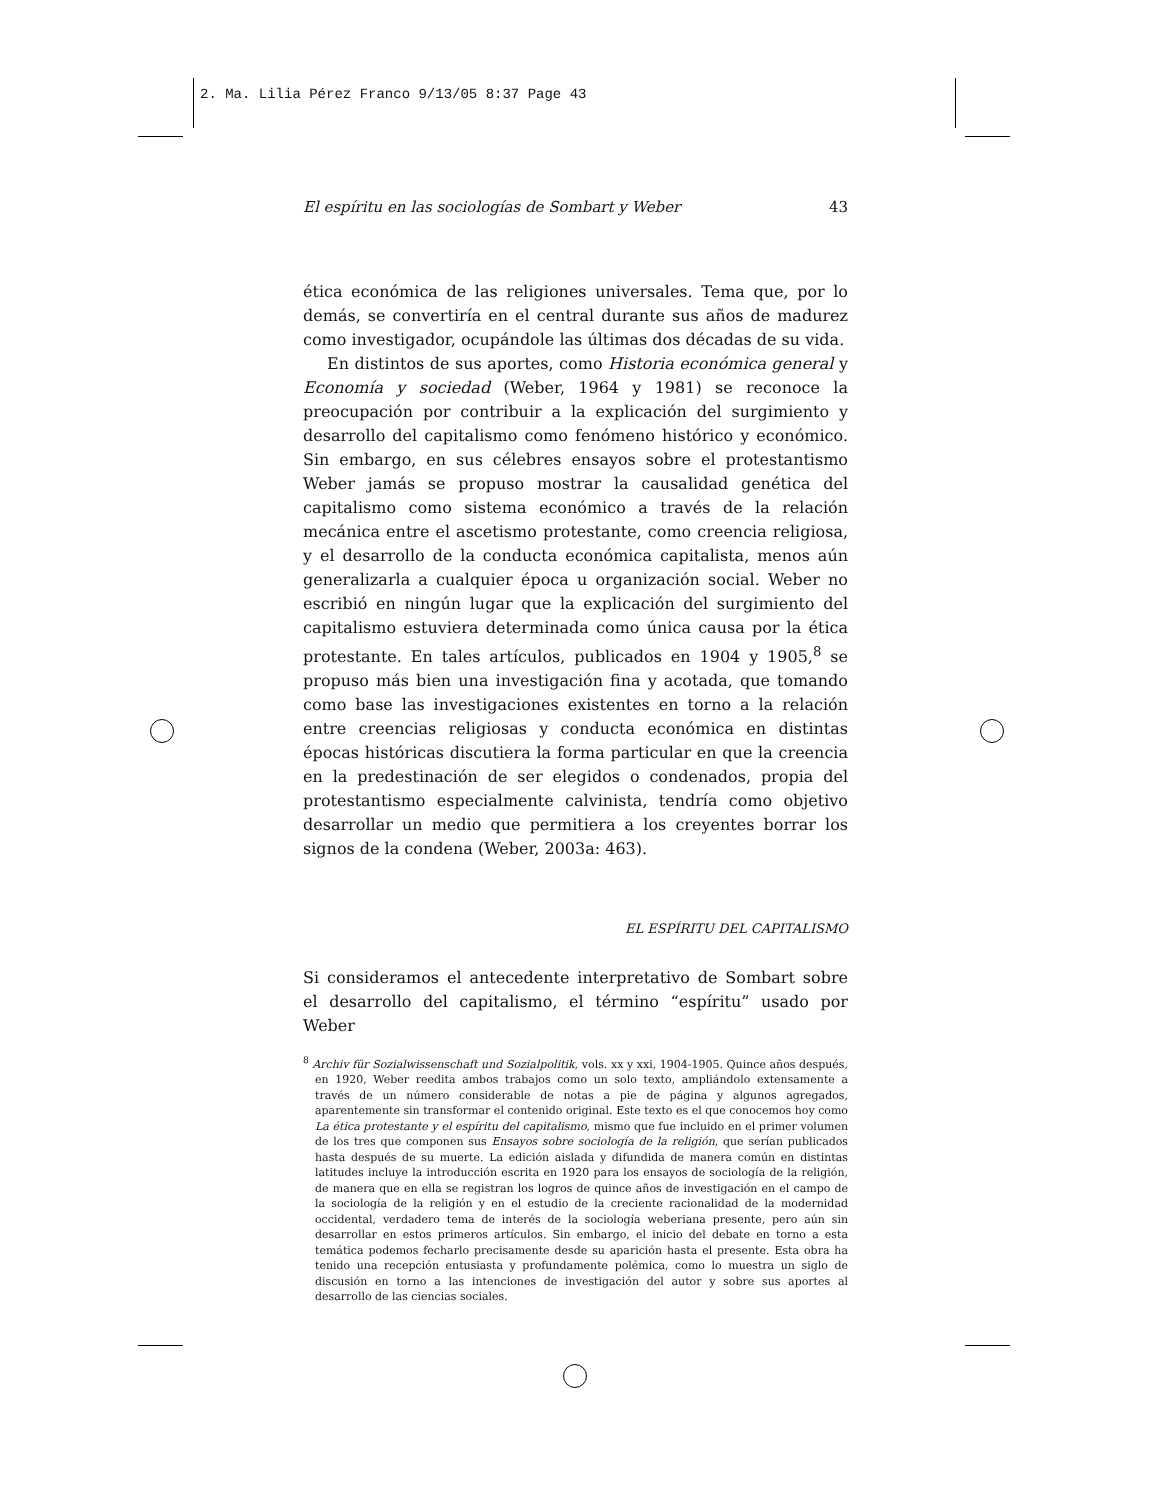2. Ma. Lilia Pérez Franco 9/13/05 8:37 Page 43
El espíritu en las sociologías de Sombart y Weber 43
ética económica de las religiones universales. Tema que, por lo demás, se convertiría en el central durante sus años de madurez como investigador, ocupándole las últimas dos décadas de su vida.
En distintos de sus aportes, como Historia económica general y Economía y sociedad (Weber, 1964 y 1981) se reconoce la preocupación por contribuir a la explicación del surgimiento y desarrollo del capitalismo como fenómeno histórico y económico. Sin embargo, en sus célebres ensayos sobre el protestantismo Weber jamás se propuso mostrar la causalidad genética del capitalismo como sistema económico a través de la relación mecánica entre el ascetismo protestante, como creencia religiosa, y el desarrollo de la conducta económica capitalista, menos aún generalizarla a cualquier época u organización social. Weber no escribió en ningún lugar que la explicación del surgimiento del capitalismo estuviera determinada como única causa por la ética protestante. En tales artículos, publicados en 1904 y 1905,<sup>8</sup> se propuso más bien una investigación fina y acotada, que tomando como base las investigaciones existentes en torno a la relación entre creencias religiosas y conducta económica en distintas épocas históricas discutiera la forma particular en que la creencia en la predestinación de ser elegidos o condenados, propia del protestantismo especialmente calvinista, tendría como objetivo desarrollar un medio que permitiera a los creyentes borrar los signos de la condena (Weber, 2003a: 463).
EL ESPÍRITU DEL CAPITALISMO
Si consideramos el antecedente interpretativo de Sombart sobre el desarrollo del capitalismo, el término “espíritu” usado por Weber
<sup>8</sup> Archiv für Sozialwissenschaft und Sozialpolitik, vols. xx y xxi, 1904-1905. Quince años después, en 1920, Weber reedita ambos trabajos como un solo texto, ampliándolo extensamente a través de un número considerable de notas a pie de página y algunos agregados, aparentemente sin transformar el contenido original. Este texto es el que conocemos hoy como La ética protestante y el espíritu del capitalismo, mismo que fue incluido en el primer volumen de los tres que componen sus Ensayos sobre sociología de la religión, que serían publicados hasta después de su muerte. La edición aislada y difundida de manera común en distintas latitudes incluye la introducción escrita en 1920 para los ensayos de sociología de la religión, de manera que en ella se registran los logros de quince años de investigación en el campo de la sociología de la religión y en el estudio de la creciente racionalidad de la modernidad occidental, verdadero tema de interés de la sociología weberiana presente, pero aún sin desarrollar en estos primeros artículos. Sin embargo, el inicio del debate en torno a esta temática podemos fecharlo precisamente desde su aparición hasta el presente. Esta obra ha tenido una recepción entusiasta y profundamente polémica, como lo muestra un siglo de discusión en torno a las intenciones de investigación del autor y sobre sus aportes al desarrollo de las ciencias sociales.